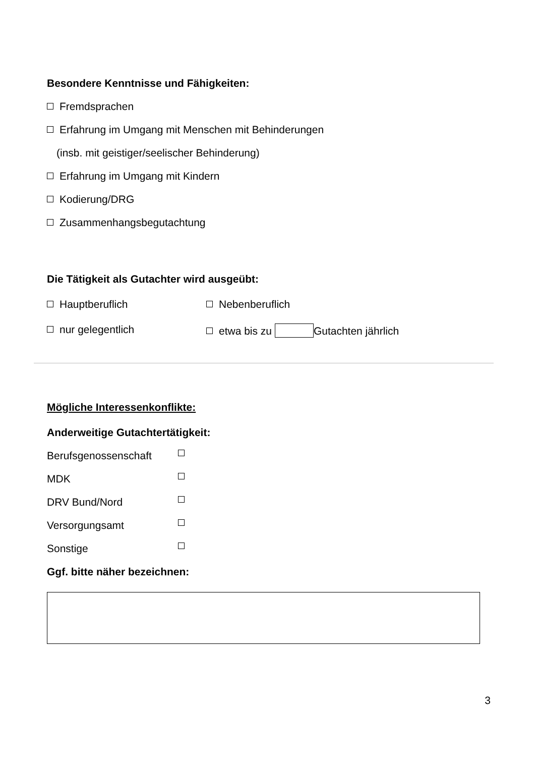Besondere Kenntnisse und Fähigkeiten:
Fremdsprachen
Erfahrung im Umgang mit Menschen mit Behinderungen
(insb. mit geistiger/seelischer Behinderung)
Erfahrung im Umgang mit Kindern
Kodierung/DRG
Zusammenhangsbegutachtung
Die Tätigkeit als Gutachter wird ausgeübt:
Hauptberuflich Nebenberuflich
nur gelegentlich etwa bis zu Gutachten jährlich
Mögliche Interessenkonflikte:
Anderweitige Gutachtertätigkeit:
Berufsgenossenschaft
MDK
DRV Bund/Nord
Versorgungsamt
Sonstige
Ggf. bitte näher bezeichnen:
3